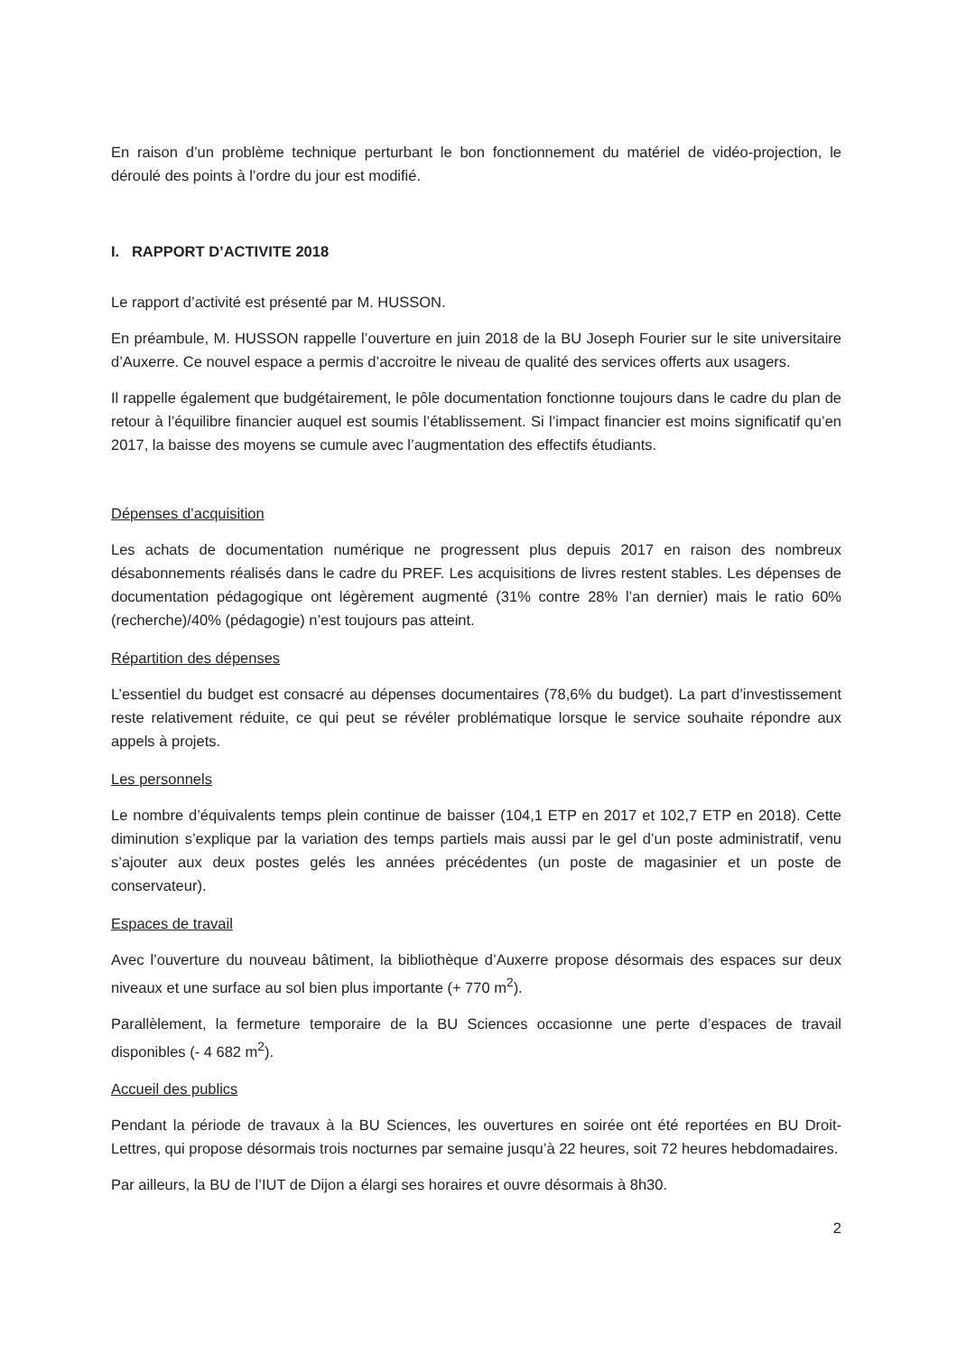En raison d’un problème technique perturbant le bon fonctionnement du matériel de vidéo-projection, le déroulé des points à l’ordre du jour est modifié.
I. RAPPORT D’ACTIVITE 2018
Le rapport d’activité est présenté par M. HUSSON.
En préambule, M. HUSSON rappelle l’ouverture en juin 2018 de la BU Joseph Fourier sur le site universitaire d’Auxerre. Ce nouvel espace a permis d’accroitre le niveau de qualité des services offerts aux usagers.
Il rappelle également que budgétairement, le pôle documentation fonctionne toujours dans le cadre du plan de retour à l’équilibre financier auquel est soumis l’établissement. Si l’impact financier est moins significatif qu’en 2017, la baisse des moyens se cumule avec l’augmentation des effectifs étudiants.
Dépenses d’acquisition
Les achats de documentation numérique ne progressent plus depuis 2017 en raison des nombreux désabonnements réalisés dans le cadre du PREF. Les acquisitions de livres restent stables. Les dépenses de documentation pédagogique ont légèrement augmenté (31% contre 28% l’an dernier) mais le ratio 60% (recherche)/40% (pédagogie) n’est toujours pas atteint.
Répartition des dépenses
L’essentiel du budget est consacré au dépenses documentaires (78,6% du budget). La part d’investissement reste relativement réduite, ce qui peut se révéler problématique lorsque le service souhaite répondre aux appels à projets.
Les personnels
Le nombre d’équivalents temps plein continue de baisser (104,1 ETP en 2017 et 102,7 ETP en 2018). Cette diminution s’explique par la variation des temps partiels mais aussi par le gel d’un poste administratif, venu s’ajouter aux deux postes gelés les années précédentes (un poste de magasinier et un poste de conservateur).
Espaces de travail
Avec l’ouverture du nouveau bâtiment, la bibliothèque d’Auxerre propose désormais des espaces sur deux niveaux et une surface au sol bien plus importante (+ 770 m<sup>2</sup>).
Parallèlement, la fermeture temporaire de la BU Sciences occasionne une perte d’espaces de travail disponibles (- 4 682 m<sup>2</sup>).
Accueil des publics
Pendant la période de travaux à la BU Sciences, les ouvertures en soirée ont été reportées en BU Droit-Lettres, qui propose désormais trois nocturnes par semaine jusqu’à 22 heures, soit 72 heures hebdomadaires.
Par ailleurs, la BU de l’IUT de Dijon a élargi ses horaires et ouvre désormais à 8h30.
2